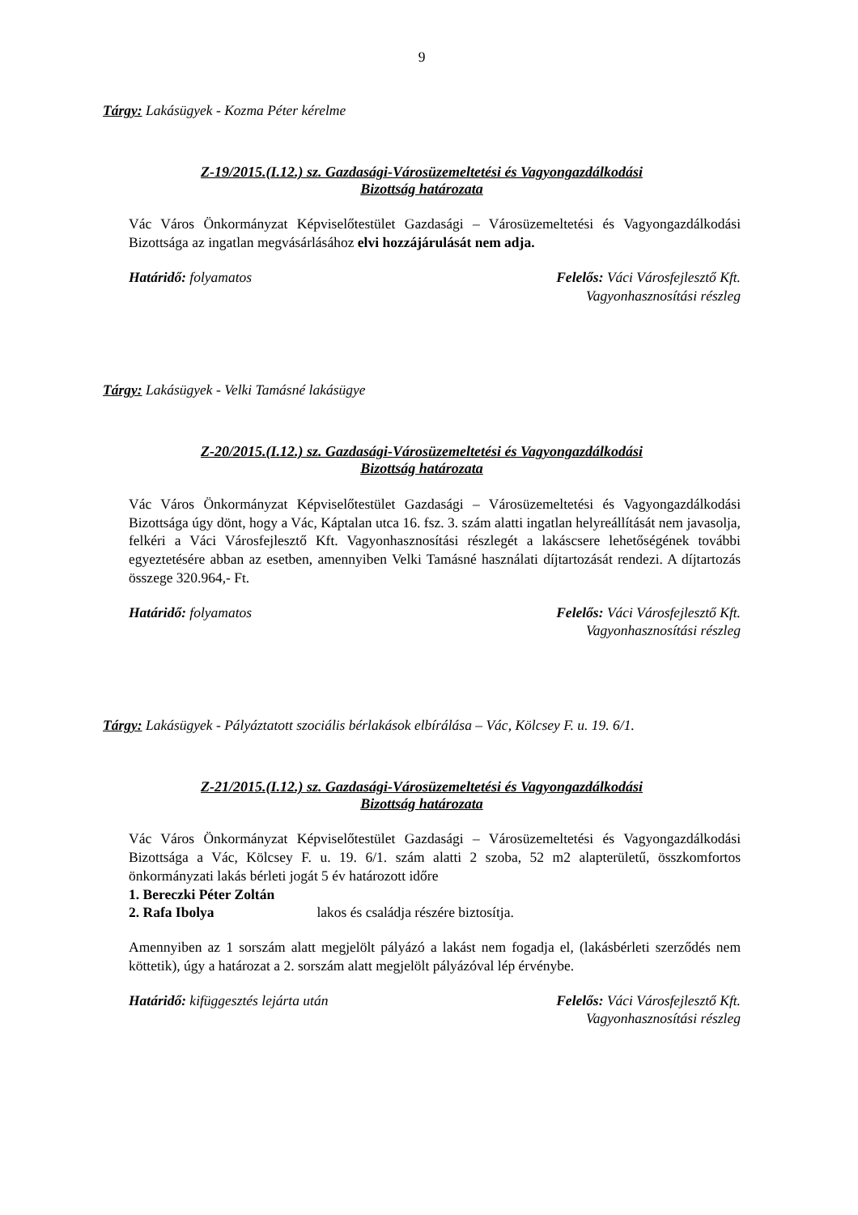9
Tárgy: Lakásügyek - Kozma Péter kérelme
Z-19/2015.(I.12.) sz. Gazdasági-Városüzemeltetési és Vagyongazdálkodási
Bizottság határozata
Vác Város Önkormányzat Képviselőtestület Gazdasági – Városüzemeltetési és Vagyongazdálkodási Bizottsága az ingatlan megvásárlásához elvi hozzájárulását nem adja.
Határidő: folyamatos Felelős: Váci Városfejlesztő Kft.
Vagyonhasznosítási részleg
Tárgy: Lakásügyek - Velki Tamásné lakásügye
Z-20/2015.(I.12.) sz. Gazdasági-Városüzemeltetési és Vagyongazdálkodási
Bizottság határozata
Vác Város Önkormányzat Képviselőtestület Gazdasági – Városüzemeltetési és Vagyongazdálkodási Bizottsága úgy dönt, hogy a Vác, Káptalan utca 16. fsz. 3. szám alatti ingatlan helyreállítását nem javasolja, felkéri a Váci Városfejlesztő Kft. Vagyonhasznosítási részlegét a lakáscsere lehetőségének további egyeztetésére abban az esetben, amennyiben Velki Tamásné használati díjtartozását rendezi. A díjtartozás összege 320.964,- Ft.
Határidő: folyamatos Felelős: Váci Városfejlesztő Kft.
Vagyonhasznosítási részleg
Tárgy: Lakásügyek - Pályáztatott szociális bérlakások elbírálása – Vác, Kölcsey F. u. 19. 6/1.
Z-21/2015.(I.12.) sz. Gazdasági-Városüzemeltetési és Vagyongazdálkodási
Bizottság határozata
Vác Város Önkormányzat Képviselőtestület Gazdasági – Városüzemeltetési és Vagyongazdálkodási Bizottsága a Vác, Kölcsey F. u. 19. 6/1. szám alatti 2 szoba, 52 m2 alapterületű, összkomfortos önkormányzati lakás bérleti jogát 5 év határozott időre
1. Bereczki Péter Zoltán
2. Rafa Ibolya lakos és családja részére biztosítja.
Amennyiben az 1 sorszám alatt megjelölt pályázó a lakást nem fogadja el, (lakásbérleti szerződés nem köttetik), úgy a határozat a 2. sorszám alatt megjelölt pályázóval lép érvénybe.
Határidő: kifüggesztés lejárta után
Felelős: Váci Városfejlesztő Kft.
Vagyonhasznosítási részleg